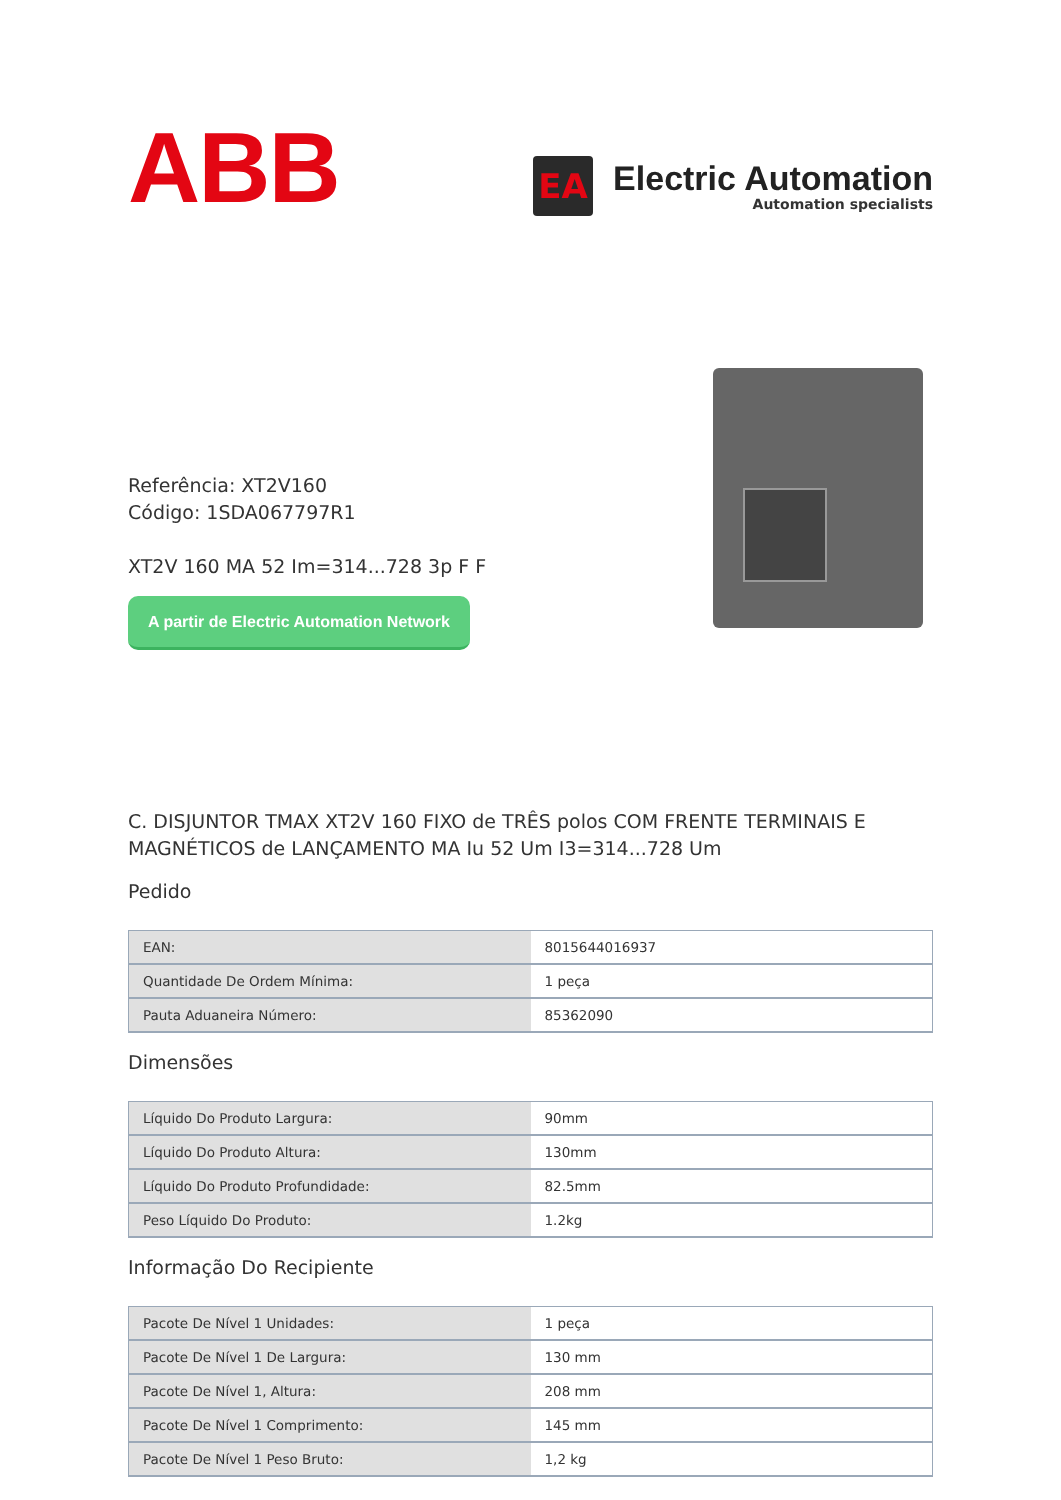ABB
EA
Electric Automation
Automation specialists
Referência: XT2V160
Código: 1SDA067797R1
XT2V 160 MA 52 Im=314...728 3p F F
A partir de Electric Automation Network
C. DISJUNTOR TMAX XT2V 160 FIXO de TRÊS polos COM FRENTE TERMINAIS E MAGNÉTICOS de LANÇAMENTO MA Iu 52 Um I3=314...728 Um
Pedido
| EAN: | 8015644016937 |
| Quantidade De Ordem Mínima: | 1 peça |
| Pauta Aduaneira Número: | 85362090 |
Dimensões
| Líquido Do Produto Largura: | 90mm |
| Líquido Do Produto Altura: | 130mm |
| Líquido Do Produto Profundidade: | 82.5mm |
| Peso Líquido Do Produto: | 1.2kg |
Informação Do Recipiente
| Pacote De Nível 1 Unidades: | 1 peça |
| Pacote De Nível 1 De Largura: | 130 mm |
| Pacote De Nível 1, Altura: | 208 mm |
| Pacote De Nível 1 Comprimento: | 145 mm |
| Pacote De Nível 1 Peso Bruto: | 1,2 kg |